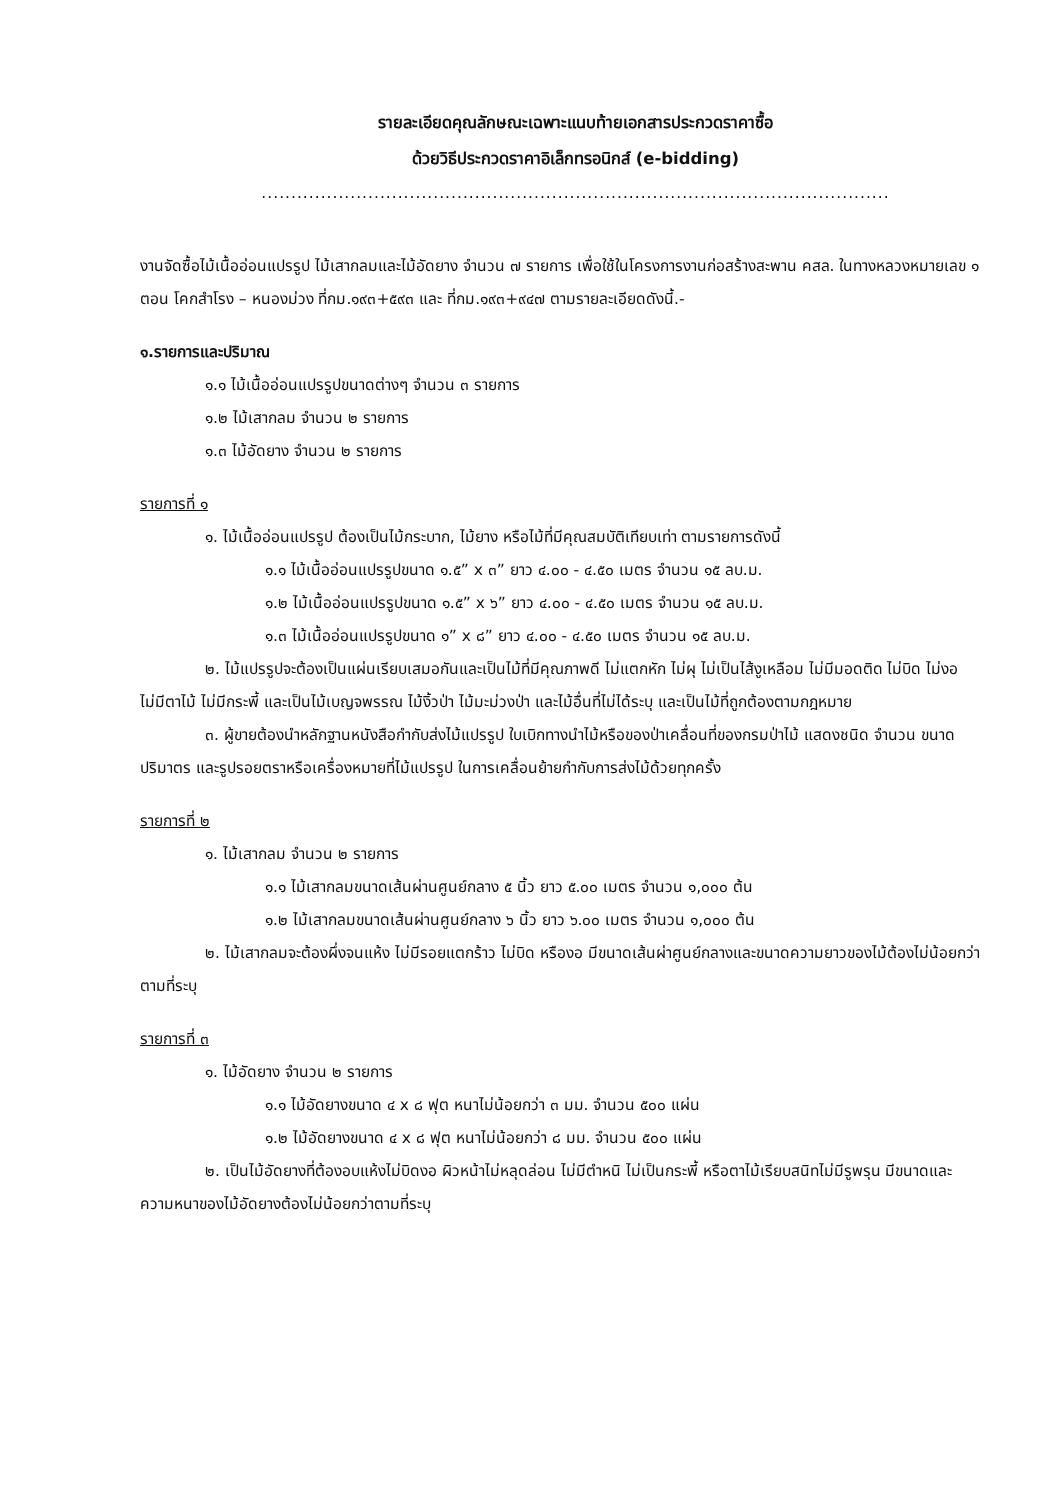รายละเอียดคุณลักษณะเฉพาะแนบท้ายเอกสารประกวดราคาซื้อ
ด้วยวิธีประกวดราคาอิเล็กทรอนิกส์ (e-bidding)
..........................................................................................................
งานจัดซื้อไม้เนื้ออ่อนแปรรูป ไม้เสากลมและไม้อัดยาง จำนวน ๗ รายการ เพื่อใช้ในโครงการงานก่อสร้างสะพาน คสล. ในทางหลวงหมายเลข ๑ ตอน โคกสำโรง – หนองม่วง ที่กม.๑๙๓+๕๙๓ และ ที่กม.๑๙๓+๙๔๗ ตามรายละเอียดดังนี้.-
๑.รายการและปริมาณ
๑.๑ ไม้เนื้ออ่อนแปรรูปขนาดต่างๆ จำนวน ๓ รายการ
๑.๒ ไม้เสากลม จำนวน ๒ รายการ
๑.๓ ไม้อัดยาง จำนวน ๒ รายการ
รายการที่ ๑
๑. ไม้เนื้ออ่อนแปรรูป ต้องเป็นไม้กระบาก, ไม้ยาง หรือไม้ที่มีคุณสมบัติเทียบเท่า ตามรายการดังนี้
๑.๑ ไม้เนื้ออ่อนแปรรูปขนาด ๑.๕” x ๓” ยาว ๔.๐๐ - ๔.๕๐ เมตร จำนวน ๑๕ ลบ.ม.
๑.๒ ไม้เนื้ออ่อนแปรรูปขนาด ๑.๕” x ๖” ยาว ๔.๐๐ - ๔.๕๐ เมตร จำนวน ๑๕ ลบ.ม.
๑.๓ ไม้เนื้ออ่อนแปรรูปขนาด ๑” x ๘” ยาว ๔.๐๐ - ๔.๕๐ เมตร จำนวน ๑๕ ลบ.ม.
๒. ไม้แปรรูปจะต้องเป็นแผ่นเรียบเสมอกันและเป็นไม้ที่มีคุณภาพดี ไม่แตกหัก ไม่ผุ ไม่เป็นไส้งูเหลือม ไม่มีมอดติด ไม่บิด ไม่งอ ไม่มีตาไม้ ไม่มีกระพี้ และเป็นไม้เบญจพรรณ ไม้งิ้วป่า ไม้มะม่วงป่า และไม้อื่นที่ไม่ได้ระบุ และเป็นไม้ที่ถูกต้องตามกฎหมาย
๓. ผู้ขายต้องนำหลักฐานหนังสือกำกับส่งไม้แปรรูป ใบเบิกทางนำไม้หรือของป่าเคลื่อนที่ของกรมป่าไม้ แสดงชนิด จำนวน ขนาดปริมาตร และรูปรอยตราหรือเครื่องหมายที่ไม้แปรรูป ในการเคลื่อนย้ายกำกับการส่งไม้ด้วยทุกครั้ง
รายการที่ ๒
๑. ไม้เสากลม จำนวน ๒ รายการ
๑.๑ ไม้เสากลมขนาดเส้นผ่านศูนย์กลาง ๕ นิ้ว ยาว ๕.๐๐ เมตร จำนวน ๑,๐๐๐ ต้น
๑.๒ ไม้เสากลมขนาดเส้นผ่านศูนย์กลาง ๖ นิ้ว ยาว ๖.๐๐ เมตร จำนวน ๑,๐๐๐ ต้น
๒. ไม้เสากลมจะต้องผึ่งจนแห้ง ไม่มีรอยแตกร้าว ไม่บิด หรืองอ มีขนาดเส้นผ่าศูนย์กลางและขนาดความยาวของไม้ต้องไม่น้อยกว่าตามที่ระบุ
รายการที่ ๓
๑. ไม้อัดยาง จำนวน ๒ รายการ
๑.๑ ไม้อัดยางขนาด ๔ x ๘ ฟุต หนาไม่น้อยกว่า ๓ มม. จำนวน ๕๐๐ แผ่น
๑.๒ ไม้อัดยางขนาด ๔ x ๘ ฟุต หนาไม่น้อยกว่า ๘ มม. จำนวน ๕๐๐ แผ่น
๒. เป็นไม้อัดยางที่ต้องอบแห้งไม่บิดงอ ผิวหน้าไม่หลุดล่อน ไม่มีตำหนิ ไม่เป็นกระพี้ หรือตาไม้เรียบสนิทไม่มีรูพรุน มีขนาดและความหนาของไม้อัดยางต้องไม่น้อยกว่าตามที่ระบุ